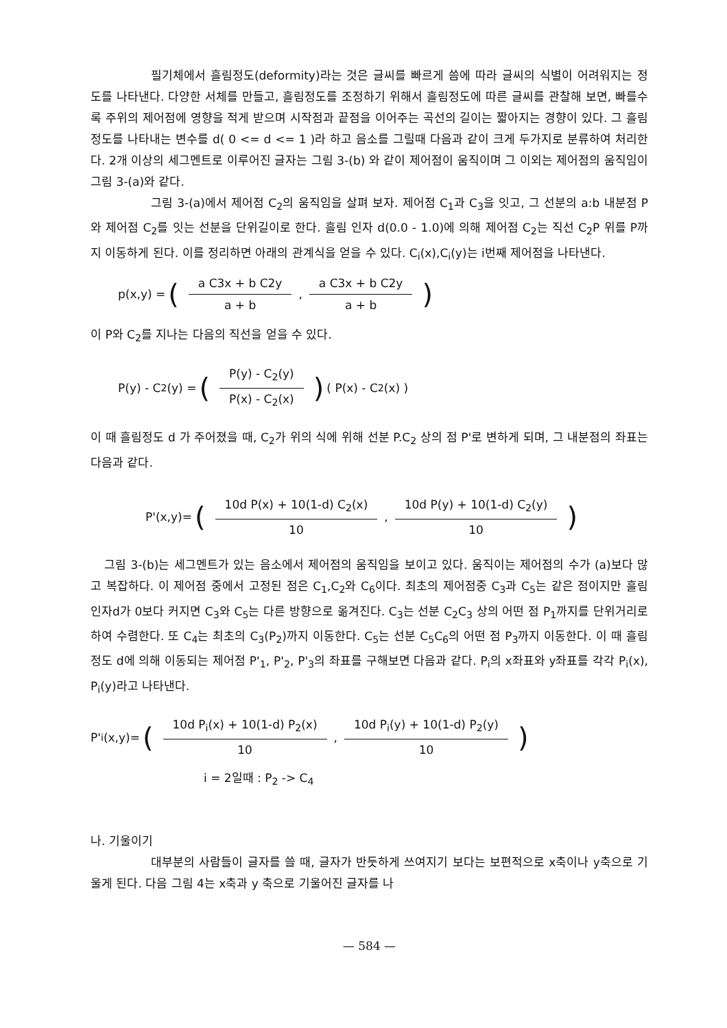필기체에서 흘림정도(deformity)라는 것은 글씨를 빠르게 씀에 따라 글씨의 식별이 어려워지는 정도를 나타낸다. 다양한 서체를 만들고, 흘림정도를 조정하기 위해서 흘림정도에 따른 글씨를 관찰해 보면, 빠를수록 주위의 제어점에 영향을 적게 받으며 시작점과 끝점을 이어주는 곡선의 길이는 짧아지는 경향이 있다. 그 흘림정도를 나타내는 변수를 d( 0 <= d <= 1 )라 하고 음소를 그릴때 다음과 같이 크게 두가지로 분류하여 처리한다. 2개 이상의 세그멘트로 이루어진 글자는 그림 3-(b) 와 같이 제어점이 움직이며 그 이외는 제어점의 움직임이 그림 3-(a)와 같다.
그림 3-(a)에서 제어점 C<sub>2</sub>의 움직임을 살펴 보자. 제어점 C<sub>1</sub>과 C<sub>3</sub>을 잇고, 그 선분의 a:b 내분점 P와 제어점 C<sub>2</sub>를 잇는 선분을 단위길이로 한다. 흘림 인자 d(0.0 - 1.0)에 의해 제어점 C<sub>2</sub>는 직선 C<sub>2</sub>P 위를 P까지 이동하게 된다. 이를 정리하면 아래의 관계식을 얻을 수 있다. C<sub>i</sub>(x),C<sub>i</sub>(y)는 i번째 제어점을 나타낸다.
p(x,y) = (a C3x + b C2y a + b, a C3x + b C2y a + b)
이 P와 C<sub>2</sub>를 지나는 다음의 직선을 얻을 수 있다.
P(y) - C<sub>2</sub>(y) = (P(y) - C<sub>2</sub>(y) P(x) - C<sub>2</sub>(x)) ( P(x) - C<sub>2</sub>(x) )
이 때 흘림정도 d 가 주어졌을 때, C<sub>2</sub>가 위의 식에 위해 선분 P.C<sub>2</sub> 상의 점 P'로 변하게 되며, 그 내분점의 좌표는 다음과 같다.
P'(x,y)= (10d P(x) + 10(1-d) C<sub>2</sub>(x) 10, 10d P(y) + 10(1-d) C<sub>2</sub>(y) 10)
그림 3-(b)는 세그멘트가 있는 음소에서 제어점의 움직임을 보이고 있다. 움직이는 제어점의 수가 (a)보다 많고 복잡하다. 이 제어점 중에서 고정된 점은 C<sub>1</sub>,C<sub>2</sub>와 C<sub>6</sub>이다. 최초의 제어점중 C<sub>3</sub>과 C<sub>5</sub>는 같은 점이지만 흘림 인자d가 0보다 커지면 C<sub>3</sub>와 C<sub>5</sub>는 다른 방향으로 옮겨진다. C<sub>3</sub>는 선분 C<sub>2</sub>C<sub>3</sub> 상의 어떤 점 P<sub>1</sub>까지를 단위거리로 하여 수렴한다. 또 C<sub>4</sub>는 최초의 C<sub>3</sub>(P<sub>2</sub>)까지 이동한다. C<sub>5</sub>는 선분 C<sub>5</sub>C<sub>6</sub>의 어떤 점 P<sub>3</sub>까지 이동한다. 이 때 흘림정도 d에 의해 이동되는 제어점 P'<sub>1</sub>, P'<sub>2</sub>, P'<sub>3</sub>의 좌표를 구해보면 다음과 같다. P<sub>i</sub>의 x좌표와 y좌표를 각각 P<sub>i</sub>(x), P<sub>i</sub>(y)라고 나타낸다.
P'<sub>i</sub>(x,y)= (10d P<sub>i</sub>(x) + 10(1-d) P<sub>2</sub>(x) 10, 10d P<sub>i</sub>(y) + 10(1-d) P<sub>2</sub>(y) 10)
i = 2일때 : P<sub>2</sub> -> C<sub>4</sub>
나. 기울이기
대부분의 사람들이 글자를 쓸 때, 글자가 반듯하게 쓰여지기 보다는 보편적으로 x축이나 y축으로 기울게 된다. 다음 그림 4는 x축과 y 축으로 기울어진 글자를 나
— 584 —